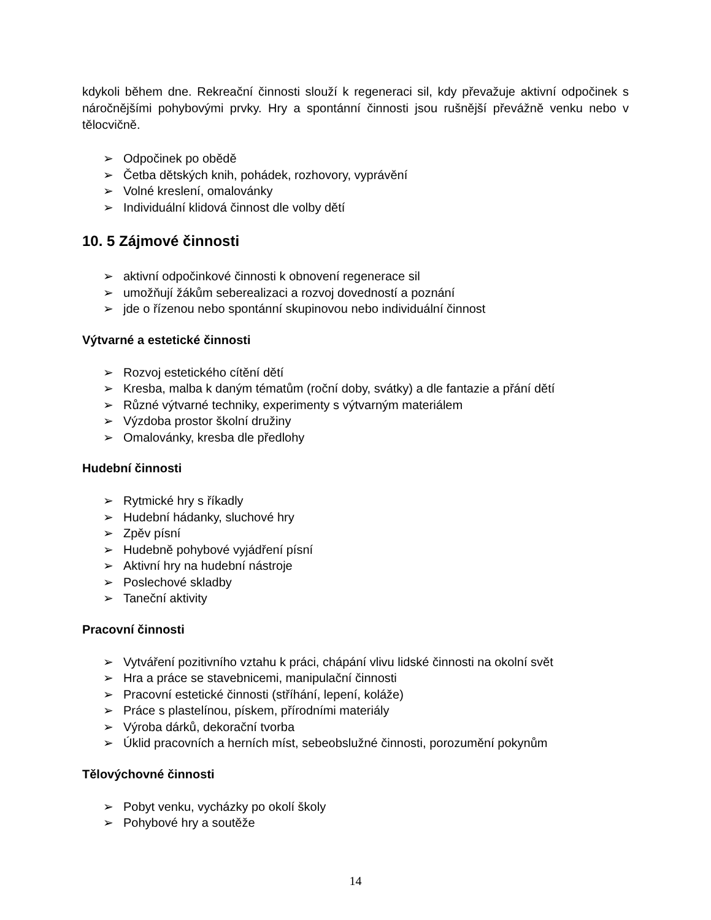kdykoli během dne. Rekreační činnosti slouží k regeneraci sil, kdy převažuje aktivní odpočinek s náročnějšími pohybovými prvky. Hry a spontánní činnosti jsou rušnější převážně venku nebo v tělocvičně.
➢ Odpočinek po obědě
➢ Četba dětských knih, pohádek, rozhovory, vyprávění
➢ Volné kreslení, omalovánky
➢ Individuální klidová činnost dle volby dětí
10. 5 Zájmové činnosti
➢ aktivní odpočinkové činnosti k obnovení regenerace sil
➢ umožňují žákům seberealizaci a rozvoj dovedností a poznání
➢ jde o řízenou nebo spontánní skupinovou nebo individuální činnost
Výtvarné a estetické činnosti
➢ Rozvoj estetického cítění dětí
➢ Kresba, malba k daným tématům (roční doby, svátky) a dle fantazie a přání dětí
➢ Různé výtvarné techniky, experimenty s výtvarným materiálem
➢ Výzdoba prostor školní družiny
➢ Omalovánky, kresba dle předlohy
Hudební činnosti
➢ Rytmické hry s říkadly
➢ Hudební hádanky, sluchové hry
➢ Zpěv písní
➢ Hudebně pohybové vyjádření písní
➢ Aktivní hry na hudební nástroje
➢ Poslechové skladby
➢ Taneční aktivity
Pracovní činnosti
➢ Vytváření pozitivního vztahu k práci, chápání vlivu lidské činnosti na okolní svět
➢ Hra a práce se stavebnicemi, manipulační činnosti
➢ Pracovní estetické činnosti (stříhání, lepení, koláže)
➢ Práce s plastelínou, pískem, přírodními materiály
➢ Výroba dárků, dekorační tvorba
➢ Úklid pracovních a herních míst, sebeobslužné činnosti, porozumění pokynům
Tělovýchovné činnosti
➢ Pobyt venku, vycházky po okolí školy
➢ Pohybové hry a soutěže
14